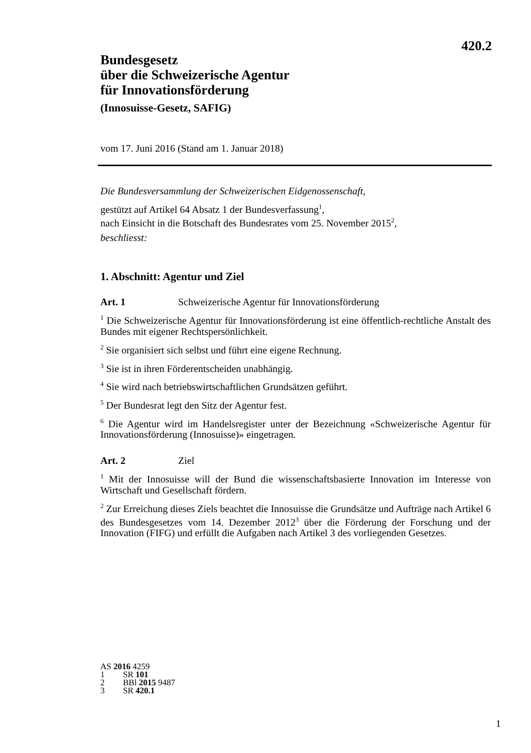420.2
Bundesgesetz
über die Schweizerische Agentur
für Innovationsförderung
(Innosuisse-Gesetz, SAFIG)
vom 17. Juni 2016 (Stand am 1. Januar 2018)
Die Bundesversammlung der Schweizerischen Eidgenossenschaft,
gestützt auf Artikel 64 Absatz 1 der Bundesverfassung<sup>1</sup>,
nach Einsicht in die Botschaft des Bundesrates vom 25. November 2015<sup>2</sup>,
beschliesst:
1. Abschnitt: Agentur und Ziel
Art. 1 Schweizerische Agentur für Innovationsförderung
<sup>1</sup> Die Schweizerische Agentur für Innovationsförderung ist eine öffentlich-rechtliche Anstalt des Bundes mit eigener Rechtspersönlichkeit.
<sup>2</sup> Sie organisiert sich selbst und führt eine eigene Rechnung.
<sup>3</sup> Sie ist in ihren Förderentscheiden unabhängig.
<sup>4</sup> Sie wird nach betriebswirtschaftlichen Grundsätzen geführt.
<sup>5</sup> Der Bundesrat legt den Sitz der Agentur fest.
<sup>6</sup> Die Agentur wird im Handelsregister unter der Bezeichnung «Schweizerische Agentur für Innovationsförderung (Innosuisse)» eingetragen.
Art. 2 Ziel
<sup>1</sup> Mit der Innosuisse will der Bund die wissenschaftsbasierte Innovation im Interesse von Wirtschaft und Gesellschaft fördern.
<sup>2</sup> Zur Erreichung dieses Ziels beachtet die Innosuisse die Grundsätze und Aufträge nach Artikel 6 des Bundesgesetzes vom 14. Dezember 2012<sup>3</sup> über die Förderung der Forschung und der Innovation (FIFG) und erfüllt die Aufgaben nach Artikel 3 des vorliegenden Gesetzes.
AS 2016 4259
1 SR 101
2 BBl 2015 9487
3 SR 420.1
1